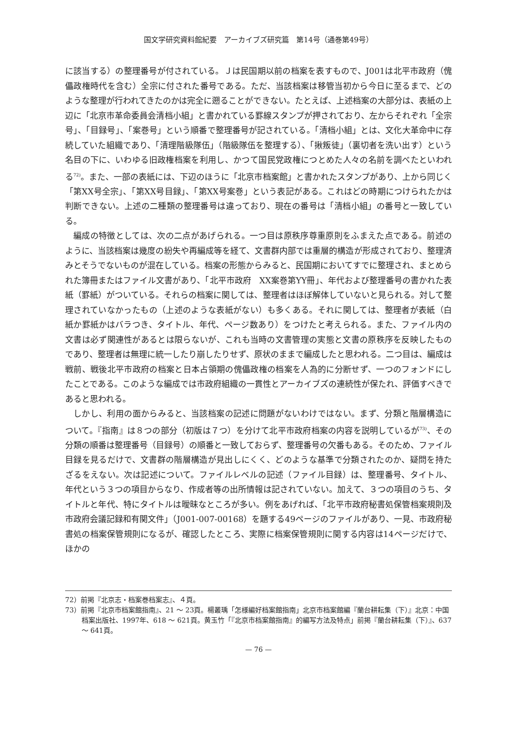国文学研究資料館紀要　アーカイブズ研究篇　第14号（通巻第49号）
に該当する）の整理番号が付されている。Ｊは民国期以前の档案を表すもので、J001は北平市政府（傀儡政権時代を含む）全宗に付された番号である。ただ、当該档案は移管当初から今日に至るまで、どのような整理が行われてきたのかは完全に遡ることができない。たとえば、上述档案の大部分は、表紙の上辺に「北京市革命委員会清档小組」と書かれている罫線スタンプが押されており、左からそれぞれ「全宗号」、「目録号」、「案巻号」という順番で整理番号が記されている。「清档小組」とは、文化大革命中に存続していた組織であり、「清理階級隊伍」（階級隊伍を整理する）、「揪叛徒」（裏切者を洗い出す）という名目の下に、いわゆる旧政権档案を利用し、かつて国民党政権につとめた人々の名前を調べたといわれる<sup>72)</sup>。また、一部の表紙には、下辺のほうに「北京市档案館」と書かれたスタンプがあり、上から同じく「第XX号全宗」、「第XX号目録」、「第XX号案巻」という表記がある。これはどの時期につけられたかは判断できない。上述の二種類の整理番号は違っており、現在の番号は「清档小組」の番号と一致している。
編成の特徴としては、次の二点があげられる。一つ目は原秩序尊重原則をふまえた点である。前述のように、当該档案は幾度の紛失や再編成等を経て、文書群内部では重層的構造が形成されており、整理済みとそうでないものが混在している。档案の形態からみると、民国期においてすでに整理され、まとめられた簿冊またはファイル文書があり、「北平市政府　XX案巻第YY冊」、年代および整理番号の書かれた表紙（罫紙）がついている。それらの档案に関しては、整理者はほぼ解体していないと見られる。対して整理されていなかったもの（上述のような表紙がない）も多くある。それに関しては、整理者が表紙（白紙か罫紙かはバラつき、タイトル、年代、ページ数あり）をつけたと考えられる。また、ファイル内の文書は必ず関連性があるとは限らないが、これも当時の文書管理の実態と文書の原秩序を反映したものであり、整理者は無理に統一したり崩したりせず、原状のままで編成したと思われる。二つ目は、編成は戦前、戦後北平市政府の档案と日本占領期の傀儡政権の档案を人為的に分断せず、一つのフォンドにしたことである。このような編成では市政府組織の一貫性とアーカイブズの連続性が保たれ、評価すべきであると思われる。
しかし、利用の面からみると、当該档案の記述に問題がないわけではない。まず、分類と階層構造について。『指南』は８つの部分（初版は７つ）を分けて北平市政府档案の内容を説明しているが<sup>73)</sup>、その分類の順番は整理番号（目録号）の順番と一致しておらず、整理番号の欠番もある。そのため、ファイル目録を見るだけで、文書群の階層構造が見出しにくく、どのような基準で分類されたのか、疑問を持たざるをえない。次は記述について。ファイルレベルの記述（ファイル目録）は、整理番号、タイトル、年代という３つの項目からなり、作成者等の出所情報は記されていない。加えて、３つの項目のうち、タイトルと年代、特にタイトルは曖昧なところが多い。例をあげれば、「北平市政府秘書処保管档案規則及市政府会議記録和有関文件」（J001-007-00168）を題する49ページのファイルがあり、一見、市政府秘書処の档案保管規則になるが、確認したところ、実際に档案保管規則に関する内容は14ページだけで、ほかの
72）前掲『北京志・档案巻档案志』、４頁。
73）前掲『北京市档案館指南』、21 ～ 23頁。楊叢瑀「怎様編好档案館指南」北京市档案館編『蘭台耕耘集（下）』北京：中国档案出版社、1997年、618 ～ 621頁。黄玉竹「『北京市档案館指南』的編写方法及特点」前掲『蘭台耕耘集（下）』、637 ～ 641頁。
— 76 —